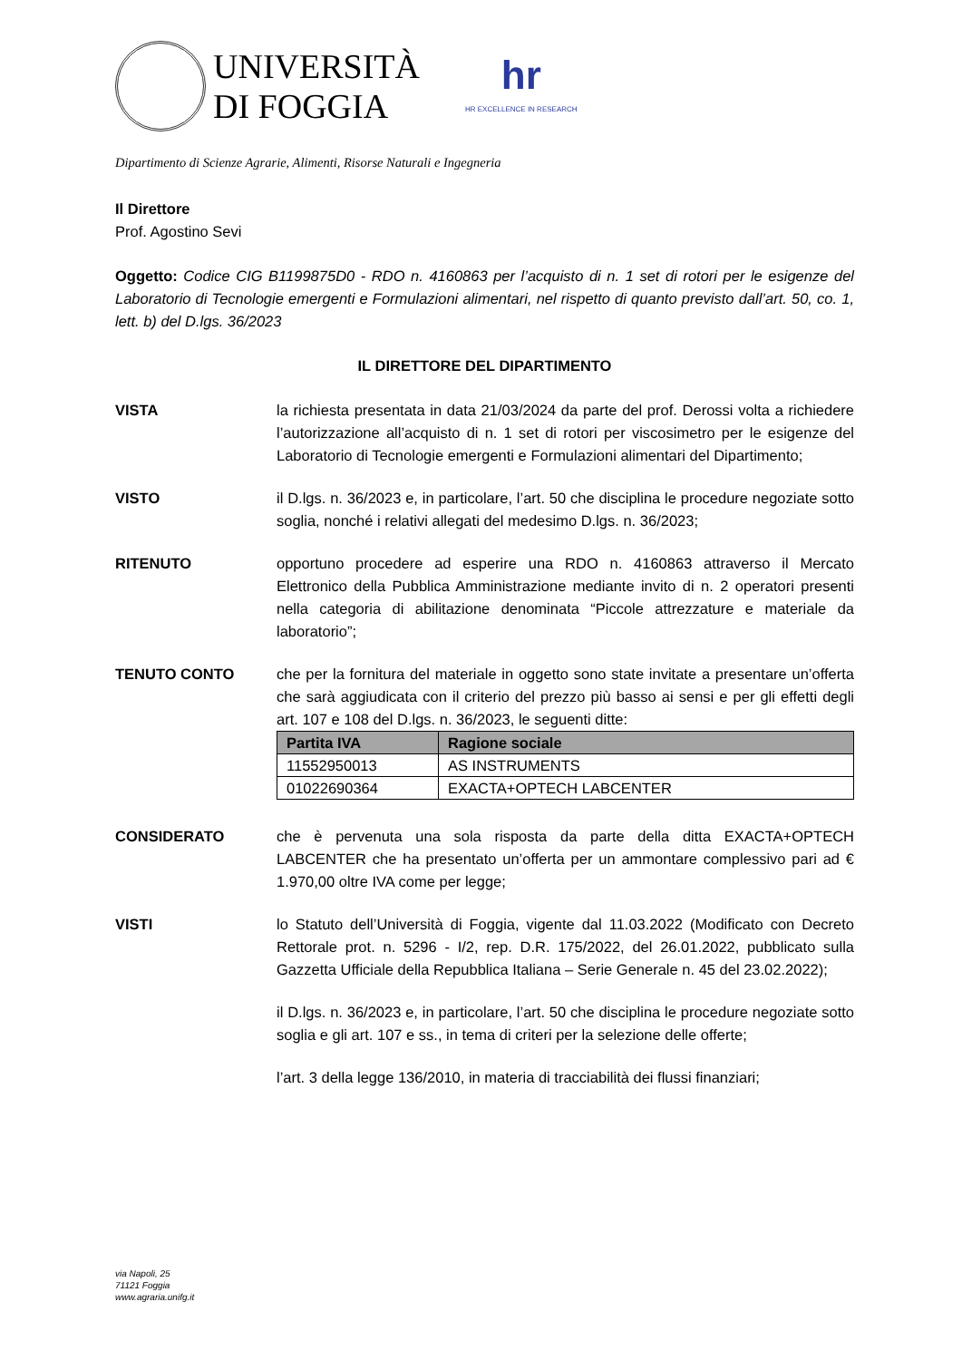UNIVERSITÀ
DI FOGGIA
hr
HR EXCELLENCE IN RESEARCH
Dipartimento di Scienze Agrarie, Alimenti, Risorse Naturali e Ingegneria
Il Direttore
Prof. Agostino Sevi
Oggetto: Codice CIG B1199875D0 - RDO n. 4160863 per l’acquisto di n. 1 set di rotori per le esigenze del Laboratorio di Tecnologie emergenti e Formulazioni alimentari, nel rispetto di quanto previsto dall’art. 50, co. 1, lett. b) del D.lgs. 36/2023
IL DIRETTORE DEL DIPARTIMENTO
VISTA la richiesta presentata in data 21/03/2024 da parte del prof. Derossi volta a richiedere l’autorizzazione all’acquisto di n. 1 set di rotori per viscosimetro per le esigenze del Laboratorio di Tecnologie emergenti e Formulazioni alimentari del Dipartimento;
VISTO il D.lgs. n. 36/2023 e, in particolare, l’art. 50 che disciplina le procedure negoziate sotto soglia, nonché i relativi allegati del medesimo D.lgs. n. 36/2023;
RITENUTO opportuno procedere ad esperire una RDO n. 4160863 attraverso il Mercato Elettronico della Pubblica Amministrazione mediante invito di n. 2 operatori presenti nella categoria di abilitazione denominata “Piccole attrezzature e materiale da laboratorio”;
TENUTO CONTO che per la fornitura del materiale in oggetto sono state invitate a presentare un’offerta che sarà aggiudicata con il criterio del prezzo più basso ai sensi e per gli effetti degli art. 107 e 108 del D.lgs. n. 36/2023, le seguenti ditte:
| Partita IVA | Ragione sociale |
| --- | --- |
| 11552950013 | AS INSTRUMENTS |
| 01022690364 | EXACTA+OPTECH LABCENTER |
CONSIDERATO che è pervenuta una sola risposta da parte della ditta EXACTA+OPTECH LABCENTER che ha presentato un’offerta per un ammontare complessivo pari ad € 1.970,00 oltre IVA come per legge;
VISTI lo Statuto dell’Università di Foggia, vigente dal 11.03.2022 (Modificato con Decreto Rettorale prot. n. 5296 - I/2, rep. D.R. 175/2022, del 26.01.2022, pubblicato sulla Gazzetta Ufficiale della Repubblica Italiana – Serie Generale n. 45 del 23.02.2022);
il D.lgs. n. 36/2023 e, in particolare, l’art. 50 che disciplina le procedure negoziate sotto soglia e gli art. 107 e ss., in tema di criteri per la selezione delle offerte;
l’art. 3 della legge 136/2010, in materia di tracciabilità dei flussi finanziari;
via Napoli, 25
71121 Foggia
www.agraria.unifg.it